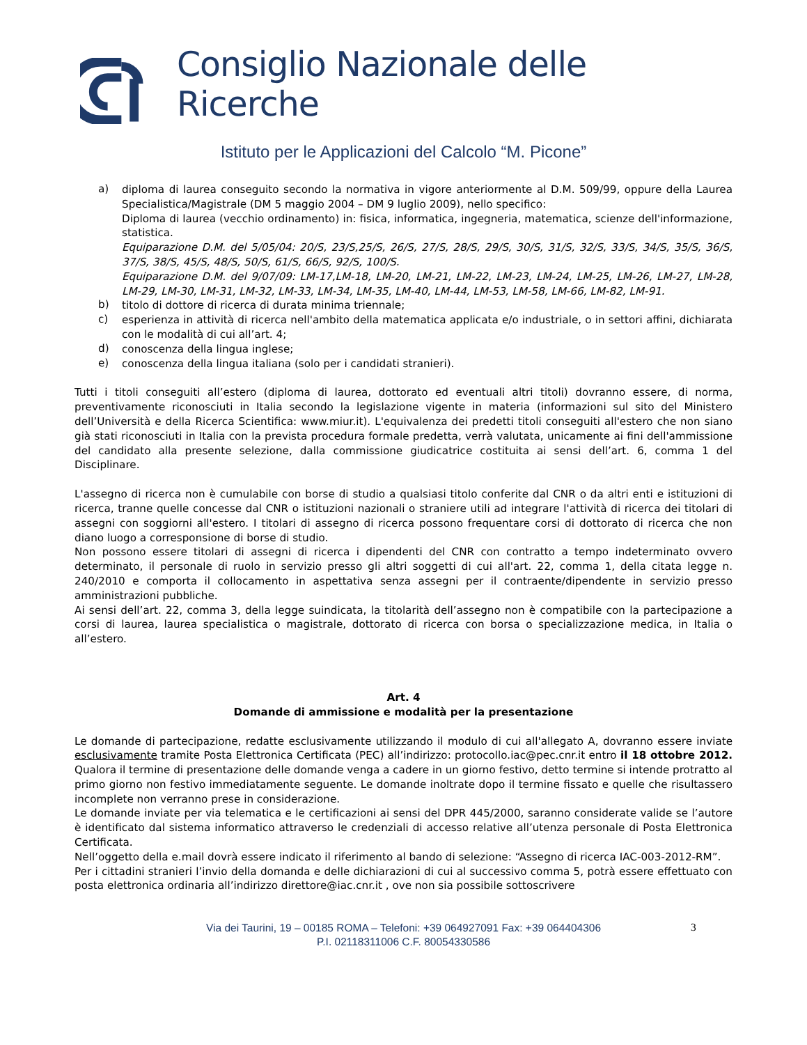Consiglio Nazionale delle Ricerche
Istituto per le Applicazioni del Calcolo “M. Picone”
a)
diploma di laurea conseguito secondo la normativa in vigore anteriormente al D.M. 509/99, oppure della Laurea Specialistica/Magistrale (DM 5 maggio 2004 – DM 9 luglio 2009), nello specifico:
Diploma di laurea (vecchio ordinamento) in: fisica, informatica, ingegneria, matematica, scienze dell'informazione, statistica.
Equiparazione D.M. del 5/05/04: 20/S, 23/S,25/S, 26/S, 27/S, 28/S, 29/S, 30/S, 31/S, 32/S, 33/S, 34/S, 35/S, 36/S, 37/S, 38/S, 45/S, 48/S, 50/S, 61/S, 66/S, 92/S, 100/S.
Equiparazione D.M. del 9/07/09: LM-17,LM-18, LM-20, LM-21, LM-22, LM-23, LM-24, LM-25, LM-26, LM-27, LM-28, LM-29, LM-30, LM-31, LM-32, LM-33, LM-34, LM-35, LM-40, LM-44, LM-53, LM-58, LM-66, LM-82, LM-91.
b)
titolo di dottore di ricerca di durata minima triennale;
c)
esperienza in attività di ricerca nell'ambito della matematica applicata e/o industriale, o in settori affini, dichiarata con le modalità di cui all’art. 4;
d)
conoscenza della lingua inglese;
e)
conoscenza della lingua italiana (solo per i candidati stranieri).
Tutti i titoli conseguiti all’estero (diploma di laurea, dottorato ed eventuali altri titoli) dovranno essere, di norma, preventivamente riconosciuti in Italia secondo la legislazione vigente in materia (informazioni sul sito del Ministero dell’Università e della Ricerca Scientifica: www.miur.it). L'equivalenza dei predetti titoli conseguiti all'estero che non siano già stati riconosciuti in Italia con la prevista procedura formale predetta, verrà valutata, unicamente ai fini dell'ammissione del candidato alla presente selezione, dalla commissione giudicatrice costituita ai sensi dell’art. 6, comma 1 del Disciplinare.
L'assegno di ricerca non è cumulabile con borse di studio a qualsiasi titolo conferite dal CNR o da altri enti e istituzioni di ricerca, tranne quelle concesse dal CNR o istituzioni nazionali o straniere utili ad integrare l'attività di ricerca dei titolari di assegni con soggiorni all'estero. I titolari di assegno di ricerca possono frequentare corsi di dottorato di ricerca che non diano luogo a corresponsione di borse di studio.
Non possono essere titolari di assegni di ricerca i dipendenti del CNR con contratto a tempo indeterminato ovvero determinato, il personale di ruolo in servizio presso gli altri soggetti di cui all'art. 22, comma 1, della citata legge n. 240/2010 e comporta il collocamento in aspettativa senza assegni per il contraente/dipendente in servizio presso amministrazioni pubbliche.
Ai sensi dell’art. 22, comma 3, della legge suindicata, la titolarità dell’assegno non è compatibile con la partecipazione a corsi di laurea, laurea specialistica o magistrale, dottorato di ricerca con borsa o specializzazione medica, in Italia o all’estero.
Art. 4
Domande di ammissione e modalità per la presentazione
Le domande di partecipazione, redatte esclusivamente utilizzando il modulo di cui all'allegato A, dovranno essere inviate esclusivamente tramite Posta Elettronica Certificata (PEC) all’indirizzo: protocollo.iac@pec.cnr.it entro il 18 ottobre 2012. Qualora il termine di presentazione delle domande venga a cadere in un giorno festivo, detto termine si intende protratto al primo giorno non festivo immediatamente seguente. Le domande inoltrate dopo il termine fissato e quelle che risultassero incomplete non verranno prese in considerazione.
Le domande inviate per via telematica e le certificazioni ai sensi del DPR 445/2000, saranno considerate valide se l’autore è identificato dal sistema informatico attraverso le credenziali di accesso relative all’utenza personale di Posta Elettronica Certificata.
Nell’oggetto della e.mail dovrà essere indicato il riferimento al bando di selezione: “Assegno di ricerca IAC-003-2012-RM”.
Per i cittadini stranieri l’invio della domanda e delle dichiarazioni di cui al successivo comma 5, potrà essere effettuato con posta elettronica ordinaria all’indirizzo direttore@iac.cnr.it , ove non sia possibile sottoscrivere
Via dei Taurini, 19 – 00185 ROMA – Telefoni: +39 064927091 Fax: +39 064404306
P.I. 02118311006 C.F. 80054330586
3